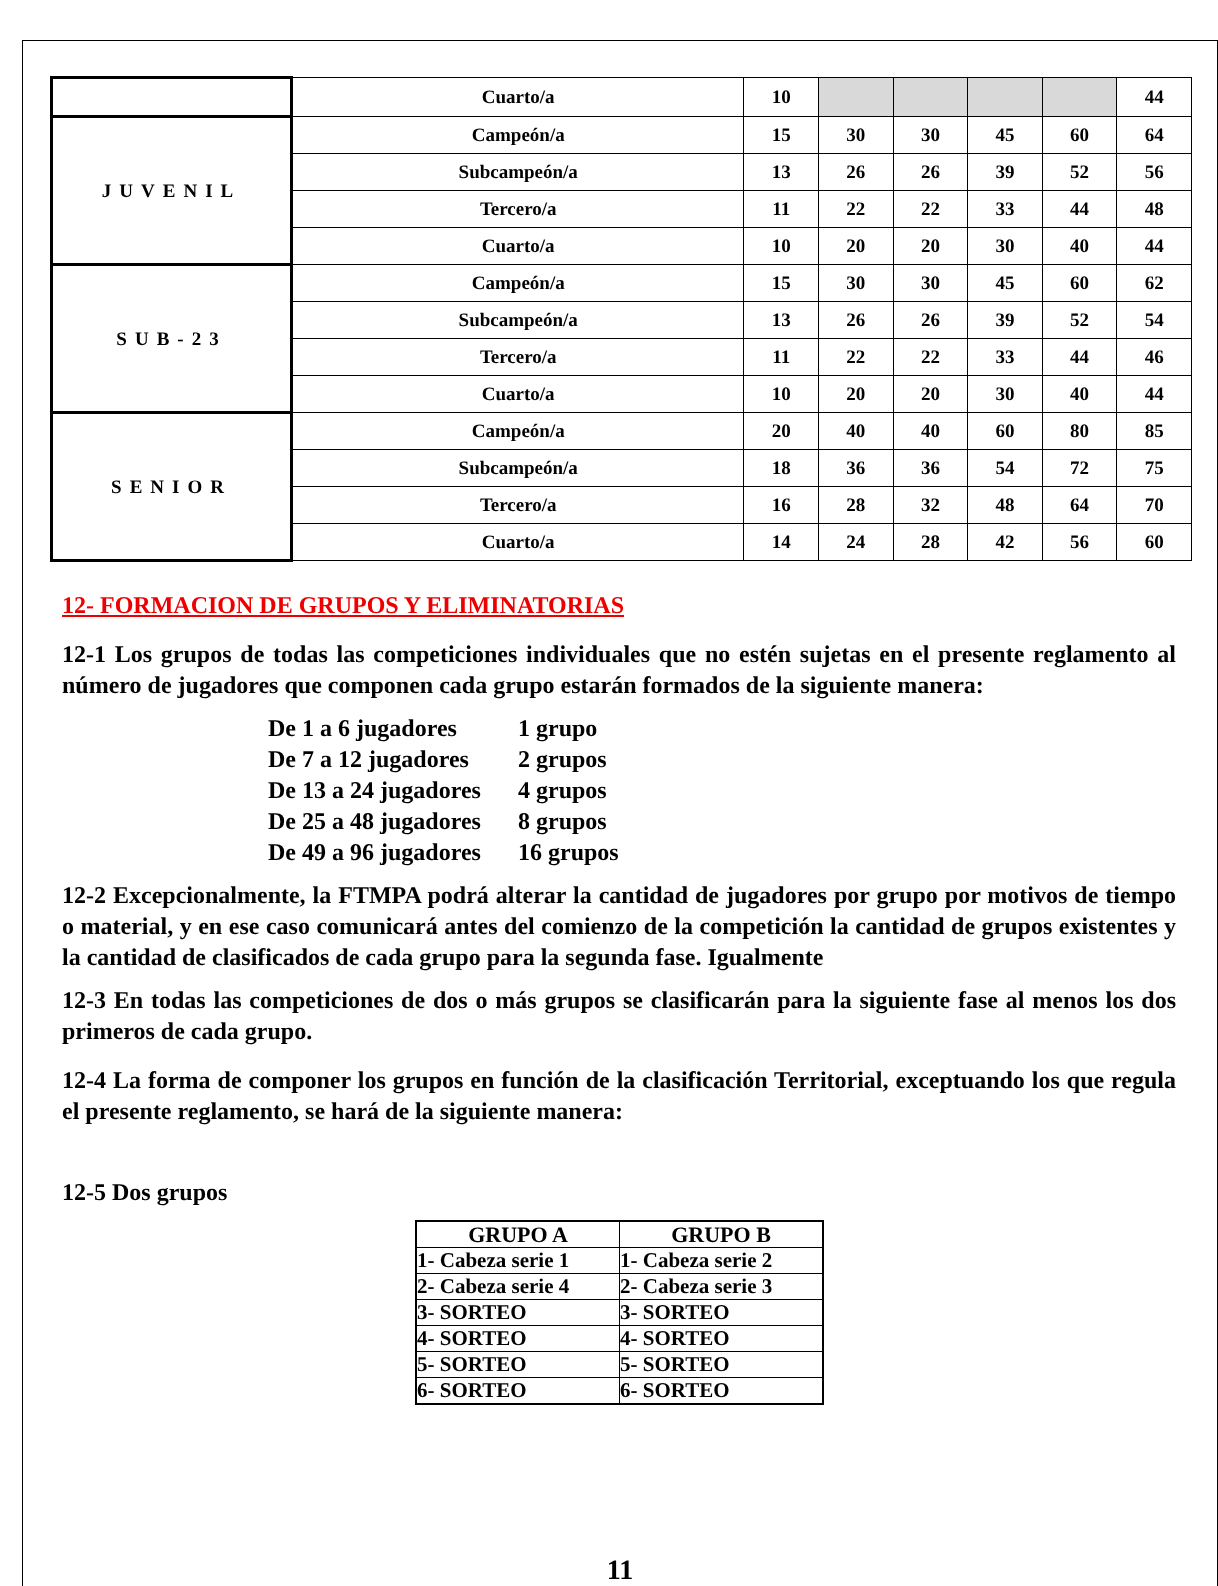| | Cuarto/a | 10 | | | | | 44 |
| JUVENIL | Campeón/a | 15 | 30 | 30 | 45 | 60 | 64 |
| | Subcampeón/a | 13 | 26 | 26 | 39 | 52 | 56 |
| | Tercero/a | 11 | 22 | 22 | 33 | 44 | 48 |
| | Cuarto/a | 10 | 20 | 20 | 30 | 40 | 44 |
| SUB-23 | Campeón/a | 15 | 30 | 30 | 45 | 60 | 62 |
| | Subcampeón/a | 13 | 26 | 26 | 39 | 52 | 54 |
| | Tercero/a | 11 | 22 | 22 | 33 | 44 | 46 |
| | Cuarto/a | 10 | 20 | 20 | 30 | 40 | 44 |
| SENIOR | Campeón/a | 20 | 40 | 40 | 60 | 80 | 85 |
| | Subcampeón/a | 18 | 36 | 36 | 54 | 72 | 75 |
| | Tercero/a | 16 | 28 | 32 | 48 | 64 | 70 |
| | Cuarto/a | 14 | 24 | 28 | 42 | 56 | 60 |
12- FORMACION DE GRUPOS Y ELIMINATORIAS
12-1 Los grupos de todas las competiciones individuales que no estén sujetas en el presente reglamento al número de jugadores que componen cada grupo estarán formados de la siguiente manera:
De 1 a 6 jugadores 1 grupo
De 7 a 12 jugadores 2 grupos
De 13 a 24 jugadores 4 grupos
De 25 a 48 jugadores 8 grupos
De 49 a 96 jugadores 16 grupos
12-2 Excepcionalmente, la FTMPA podrá alterar la cantidad de jugadores por grupo por motivos de tiempo o material, y en ese caso comunicará antes del comienzo de la competición la cantidad de grupos existentes y la cantidad de clasificados de cada grupo para la segunda fase. Igualmente
12-3 En todas las competiciones de dos o más grupos se clasificarán para la siguiente fase al menos los dos primeros de cada grupo.
12-4 La forma de componer los grupos en función de la clasificación Territorial, exceptuando los que regula el presente reglamento, se hará de la siguiente manera:
12-5 Dos grupos
| GRUPO A | GRUPO B |
| --- | --- |
| 1- Cabeza serie 1 | 1- Cabeza serie 2 |
| 2- Cabeza serie 4 | 2- Cabeza serie 3 |
| 3- SORTEO | 3- SORTEO |
| 4- SORTEO | 4- SORTEO |
| 5- SORTEO | 5- SORTEO |
| 6- SORTEO | 6- SORTEO |
11